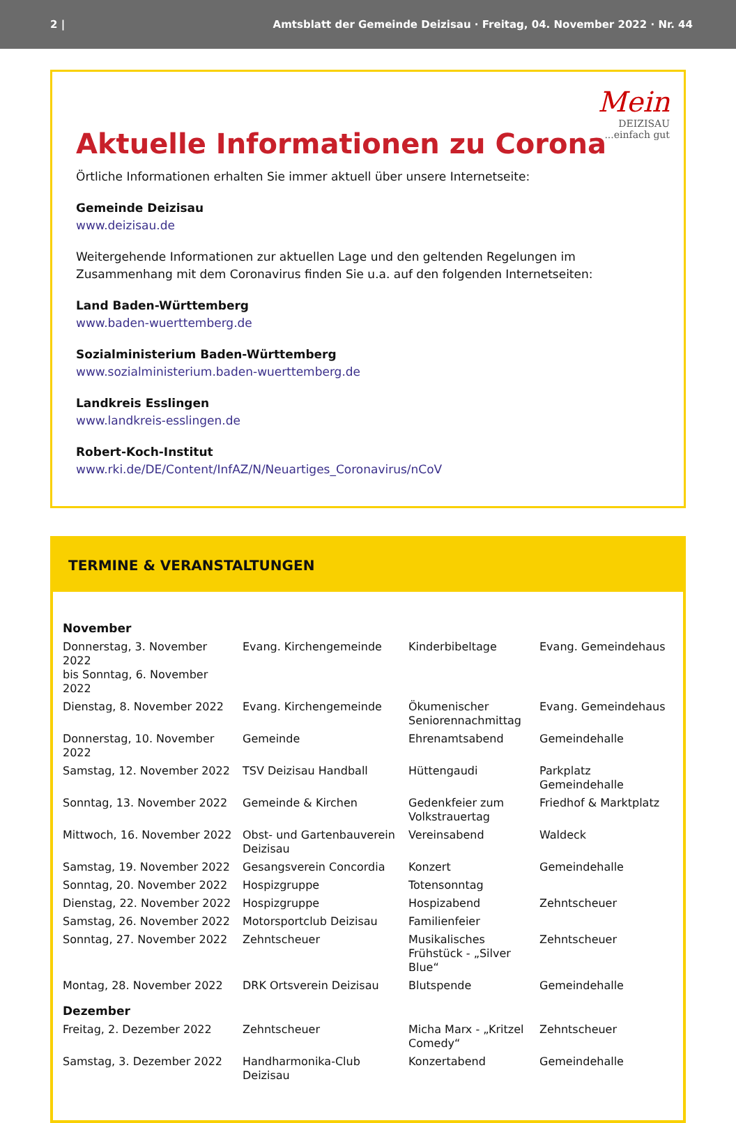2 | Amtsblatt der Gemeinde Deizisau · Freitag, 04. November 2022 · Nr. 44
Mein
DEIZISAU
...einfach gut
Aktuelle Informationen zu Corona
Örtliche Informationen erhalten Sie immer aktuell über unsere Internetseite:
Gemeinde Deizisau
www.deizisau.de
Weitergehende Informationen zur aktuellen Lage und den geltenden Regelungen im Zusammenhang mit dem Coronavirus finden Sie u.a. auf den folgenden Internetseiten:
Land Baden-Württemberg
www.baden-wuerttemberg.de
Sozialministerium Baden-Württemberg
www.sozialministerium.baden-wuerttemberg.de
Landkreis Esslingen
www.landkreis-esslingen.de
Robert-Koch-Institut
www.rki.de/DE/Content/InfAZ/N/Neuartiges_Coronavirus/nCoV
TERMINE & VERANSTALTUNGEN
| November | | | |
| Donnerstag, 3. November 2022 bis Sonntag, 6. November 2022 | Evang. Kirchengemeinde | Kinderbibeltage | Evang. Gemeindehaus |
| Dienstag, 8. November 2022 | Evang. Kirchengemeinde | Ökumenischer Seniorennachmittag | Evang. Gemeindehaus |
| Donnerstag, 10. November 2022 | Gemeinde | Ehrenamtsabend | Gemeindehalle |
| Samstag, 12. November 2022 | TSV Deizisau Handball | Hüttengaudi | Parkplatz Gemeindehalle |
| Sonntag, 13. November 2022 | Gemeinde & Kirchen | Gedenkfeier zum Volkstrauertag | Friedhof & Marktplatz |
| Mittwoch, 16. November 2022 | Obst- und Gartenbauverein Deizisau | Vereinsabend | Waldeck |
| Samstag, 19. November 2022 | Gesangsverein Concordia | Konzert | Gemeindehalle |
| Sonntag, 20. November 2022 | Hospizgruppe | Totensonntag | |
| Dienstag, 22. November 2022 | Hospizgruppe | Hospizabend | Zehntscheuer |
| Samstag, 26. November 2022 | Motorsportclub Deizisau | Familienfeier | |
| Sonntag, 27. November 2022 | Zehntscheuer | Musikalisches Frühstück - „Silver Blue“ | Zehntscheuer |
| Montag, 28. November 2022 | DRK Ortsverein Deizisau | Blutspende | Gemeindehalle |
| Dezember | | | |
| Freitag, 2. Dezember 2022 | Zehntscheuer | Micha Marx - „Kritzel Comedy“ | Zehntscheuer |
| Samstag, 3. Dezember 2022 | Handharmonika-Club Deizisau | Konzertabend | Gemeindehalle |